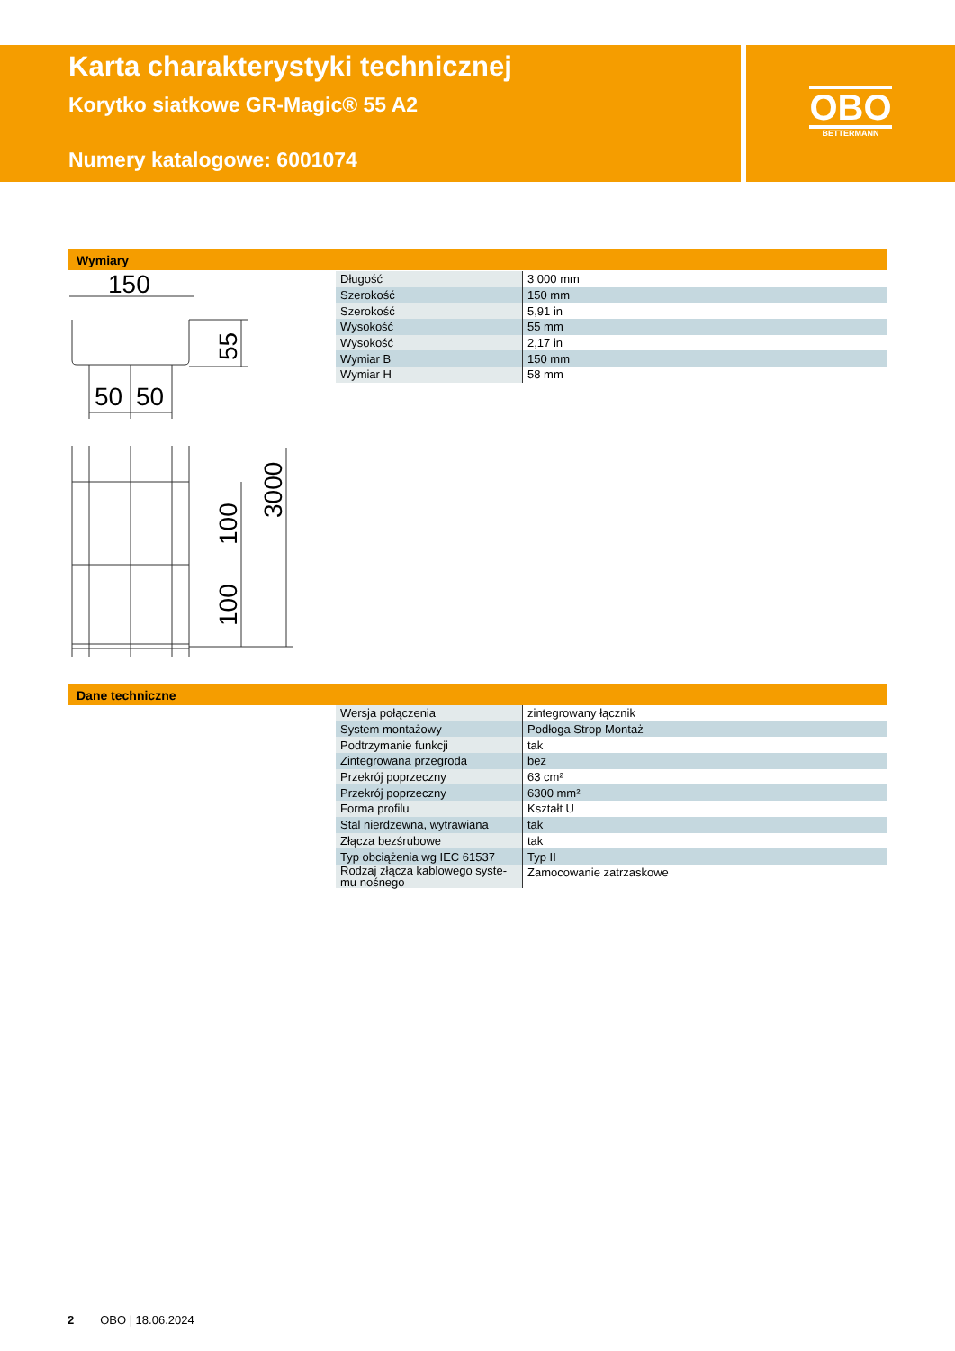Karta charakterystyki technicznej
Korytko siatkowe GR-Magic® 55 A2
Numery katalogowe: 6001074
OBO
BETTERMANN
Wymiary
150
50
50
55
100
100
3000
| Długość | 3 000 mm |
| Szerokość | 150 mm |
| Szerokość | 5,91 in |
| Wysokość | 55 mm |
| Wysokość | 2,17 in |
| Wymiar B | 150 mm |
| Wymiar H | 58 mm |
Dane techniczne
| Wersja połączenia | zintegrowany łącznik |
| System montażowy | Podłoga Strop Montaż |
| Podtrzymanie funkcji | tak |
| Zintegrowana przegroda | bez |
| Przekrój poprzeczny | 63 cm² |
| Przekrój poprzeczny | 6300 mm² |
| Forma profilu | Kształt U |
| Stal nierdzewna, wytrawiana | tak |
| Złącza bezśrubowe | tak |
| Typ obciążenia wg IEC 61537 | Typ II |
| Rodzaj złącza kablowego syste- mu nośnego | Zamocowanie zatrzaskowe |
2 OBO | 18.06.2024